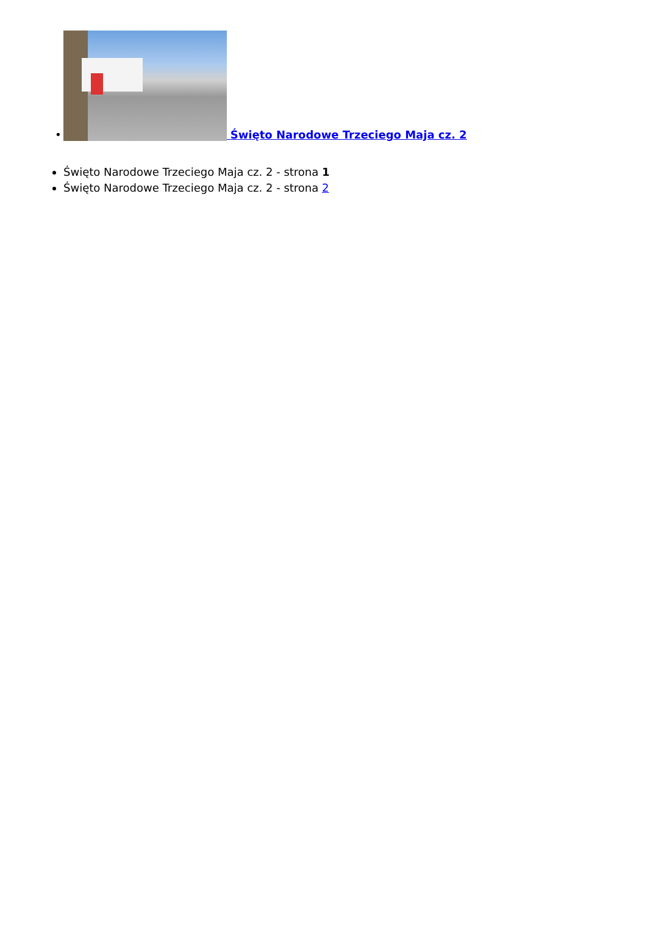•
Święto Narodowe Trzeciego Maja cz. 2
Święto Narodowe Trzeciego Maja cz. 2 - strona 1
Święto Narodowe Trzeciego Maja cz. 2 - strona 2